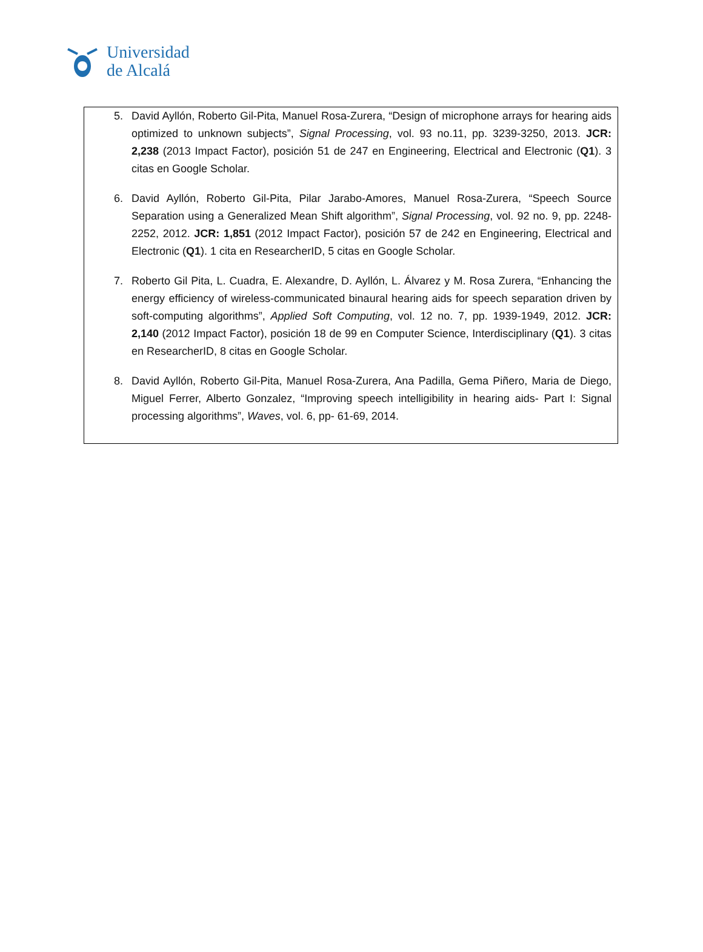Universidad
de Alcalá
5. David Ayllón, Roberto Gil-Pita, Manuel Rosa-Zurera, “Design of microphone arrays for hearing aids optimized to unknown subjects”, Signal Processing, vol. 93 no.11, pp. 3239-3250, 2013. JCR: 2,238 (2013 Impact Factor), posición 51 de 247 en Engineering, Electrical and Electronic (Q1). 3 citas en Google Scholar.
6. David Ayllón, Roberto Gil-Pita, Pilar Jarabo-Amores, Manuel Rosa-Zurera, “Speech Source Separation using a Generalized Mean Shift algorithm”, Signal Processing, vol. 92 no. 9, pp. 2248-2252, 2012. JCR: 1,851 (2012 Impact Factor), posición 57 de 242 en Engineering, Electrical and Electronic (Q1). 1 cita en ResearcherID, 5 citas en Google Scholar.
7. Roberto Gil Pita, L. Cuadra, E. Alexandre, D. Ayllón, L. Álvarez y M. Rosa Zurera, “Enhancing the energy efficiency of wireless-communicated binaural hearing aids for speech separation driven by soft-computing algorithms”, Applied Soft Computing, vol. 12 no. 7, pp. 1939-1949, 2012. JCR: 2,140 (2012 Impact Factor), posición 18 de 99 en Computer Science, Interdisciplinary (Q1). 3 citas en ResearcherID, 8 citas en Google Scholar.
8. David Ayllón, Roberto Gil-Pita, Manuel Rosa-Zurera, Ana Padilla, Gema Piñero, Maria de Diego, Miguel Ferrer, Alberto Gonzalez, “Improving speech intelligibility in hearing aids- Part I: Signal processing algorithms”, Waves, vol. 6, pp- 61-69, 2014.